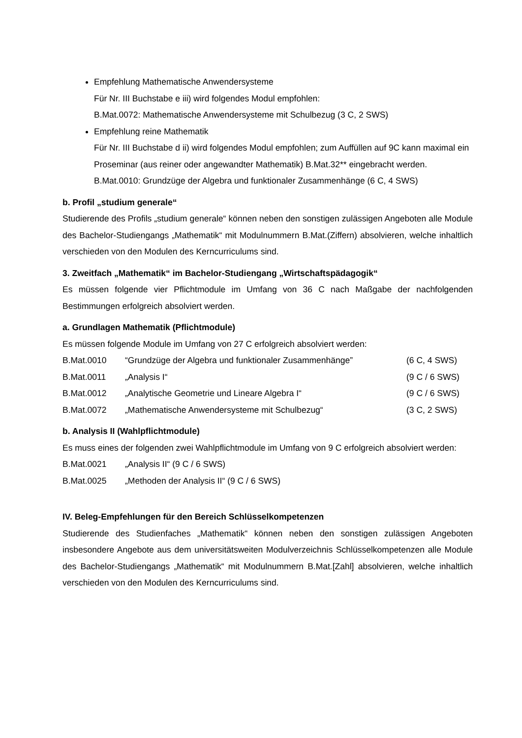Empfehlung Mathematische Anwendersysteme
Für Nr. III Buchstabe e iii) wird folgendes Modul empfohlen:
B.Mat.0072: Mathematische Anwendersysteme mit Schulbezug (3 C, 2 SWS)
Empfehlung reine Mathematik
Für Nr. III Buchstabe d ii) wird folgendes Modul empfohlen; zum Auffüllen auf 9C kann maximal ein Proseminar (aus reiner oder angewandter Mathematik) B.Mat.32** eingebracht werden.
B.Mat.0010: Grundzüge der Algebra und funktionaler Zusammenhänge (6 C, 4 SWS)
b. Profil „studium generale“
Studierende des Profils „studium generale“ können neben den sonstigen zulässigen Angeboten alle Module des Bachelor-Studiengangs „Mathematik“ mit Modulnummern B.Mat.(Ziffern) absolvieren, welche inhaltlich verschieden von den Modulen des Kerncurriculums sind.
3. Zweitfach „Mathematik“ im Bachelor-Studiengang „Wirtschaftspädagogik“
Es müssen folgende vier Pflichtmodule im Umfang von 36 C nach Maßgabe der nachfolgenden Bestimmungen erfolgreich absolviert werden.
a. Grundlagen Mathematik (Pflichtmodule)
Es müssen folgende Module im Umfang von 27 C erfolgreich absolviert werden:
| B.Mat.0010 | “Grundzüge der Algebra und funktionaler Zusammenhänge” | (6 C, 4 SWS) |
| B.Mat.0011 | „Analysis I“ | (9 C / 6 SWS) |
| B.Mat.0012 | „Analytische Geometrie und Lineare Algebra I“ | (9 C / 6 SWS) |
| B.Mat.0072 | „Mathematische Anwendersysteme mit Schulbezug“ | (3 C, 2 SWS) |
b. Analysis II (Wahlpflichtmodule)
Es muss eines der folgenden zwei Wahlpflichtmodule im Umfang von 9 C erfolgreich absolviert werden:
| B.Mat.0021 | „Analysis II“ (9 C / 6 SWS) |
| B.Mat.0025 | „Methoden der Analysis II“ (9 C / 6 SWS) |
IV. Beleg-Empfehlungen für den Bereich Schlüsselkompetenzen
Studierende des Studienfaches „Mathematik“ können neben den sonstigen zulässigen Angeboten insbesondere Angebote aus dem universitätsweiten Modulverzeichnis Schlüsselkompetenzen alle Module des Bachelor-Studiengangs „Mathematik“ mit Modulnummern B.Mat.[Zahl] absolvieren, welche inhaltlich verschieden von den Modulen des Kerncurriculums sind.